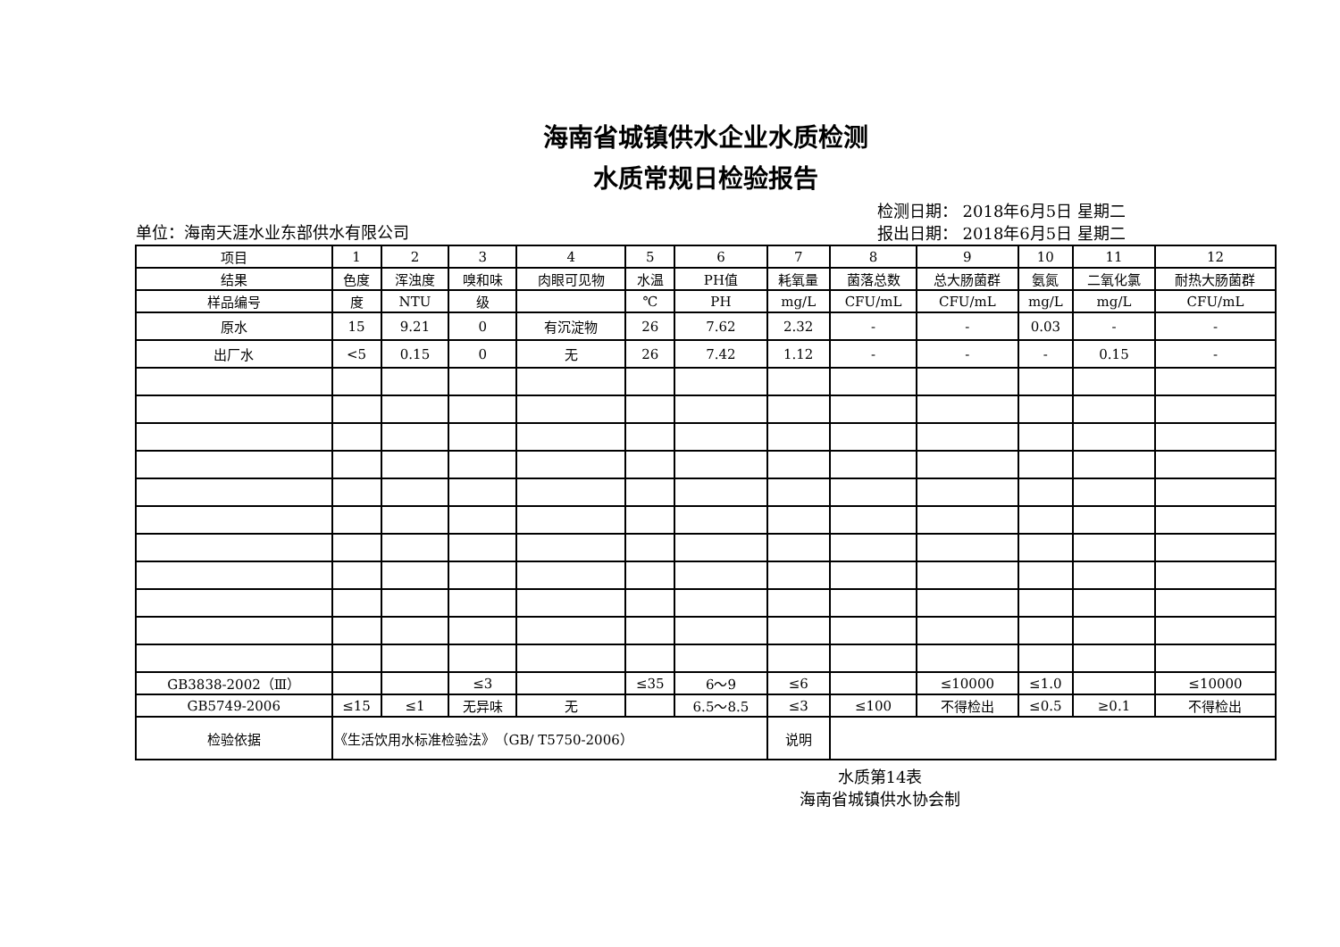海南省城镇供水企业水质检测
水质常规日检验报告
单位：海南天涯水业东部供水有限公司
检测日期： 2018年6月5日 星期二
报出日期： 2018年6月5日 星期二
| 项目 | 1 | 2 | 3 | 4 | 5 | 6 | 7 | 8 | 9 | 10 | 11 | 12 |
| 结果 | 色度 | 浑浊度 | 嗅和味 | 肉眼可见物 | 水温 | PH值 | 耗氧量 | 菌落总数 | 总大肠菌群 | 氨氮 | 二氧化氯 | 耐热大肠菌群 |
| 样品编号 | 度 | NTU | 级 | | ℃ | PH | mg/L | CFU/mL | CFU/mL | mg/L | mg/L | CFU/mL |
| 原水 | 15 | 9.21 | 0 | 有沉淀物 | 26 | 7.62 | 2.32 | - | - | 0.03 | - | - |
| 出厂水 | <5 | 0.15 | 0 | 无 | 26 | 7.42 | 1.12 | - | - | - | 0.15 | - |
| GB3838-2002（Ⅲ） | | | ≤3 | | ≤35 | 6～9 | ≤6 | | ≤10000 | ≤1.0 | | ≤10000 |
| GB5749-2006 | ≤15 | ≤1 | 无异味 | 无 | | 6.5～8.5 | ≤3 | ≤100 | 不得检出 | ≤0.5 | ≥0.1 | 不得检出 |
| 检验依据 | 《生活饮用水标准检验法》 （GB/ T5750-2006） | | | | | | 说明 | | | | | |
水质第14表
海南省城镇供水协会制